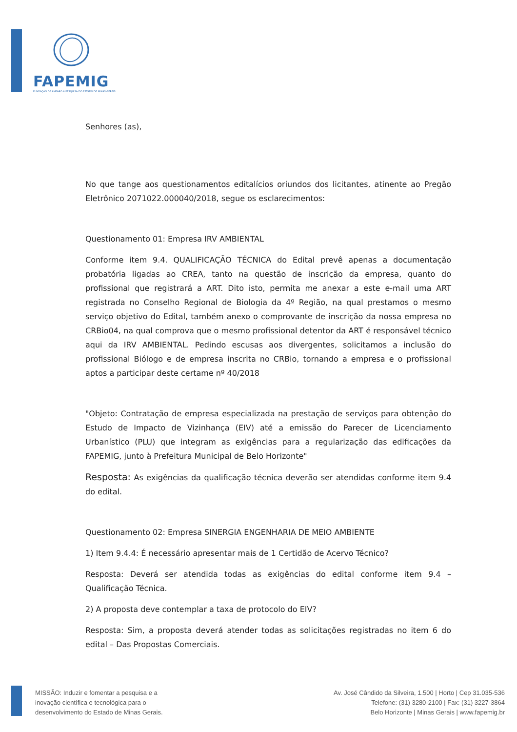FAPEMIG
FUNDAÇÃO DE AMPARO À PESQUISA DO ESTADO DE MINAS GERAIS
Senhores (as),
No que tange aos questionamentos editalícios oriundos dos licitantes, atinente ao Pregão Eletrônico 2071022.000040/2018, segue os esclarecimentos:
Questionamento 01: Empresa IRV AMBIENTAL
Conforme item 9.4. QUALIFICAÇÃO TÉCNICA do Edital prevê apenas a documentação probatória ligadas ao CREA, tanto na questão de inscrição da empresa, quanto do profissional que registrará a ART. Dito isto, permita me anexar a este e-mail uma ART registrada no Conselho Regional de Biologia da 4º Região, na qual prestamos o mesmo serviço objetivo do Edital, também anexo o comprovante de inscrição da nossa empresa no CRBio04, na qual comprova que o mesmo profissional detentor da ART é responsável técnico aqui da IRV AMBIENTAL. Pedindo escusas aos divergentes, solicitamos a inclusão do profissional Biólogo e de empresa inscrita no CRBio, tornando a empresa e o profissional aptos a participar deste certame nº 40/2018
"Objeto: Contratação de empresa especializada na prestação de serviços para obtenção do Estudo de Impacto de Vizinhança (EIV) até a emissão do Parecer de Licenciamento Urbanístico (PLU) que integram as exigências para a regularização das edificações da FAPEMIG, junto à Prefeitura Municipal de Belo Horizonte"
Resposta: As exigências da qualificação técnica deverão ser atendidas conforme item 9.4 do edital.
Questionamento 02: Empresa SINERGIA ENGENHARIA DE MEIO AMBIENTE
1) Item 9.4.4: É necessário apresentar mais de 1 Certidão de Acervo Técnico?
Resposta: Deverá ser atendida todas as exigências do edital conforme item 9.4 – Qualificação Técnica.
2) A proposta deve contemplar a taxa de protocolo do EIV?
Resposta: Sim, a proposta deverá atender todas as solicitações registradas no item 6 do edital – Das Propostas Comerciais.
MISSÃO: Induzir e fomentar a pesquisa e a
inovação científica e tecnológica para o
desenvolvimento do Estado de Minas Gerais.
Av. José Cândido da Silveira, 1.500 | Horto | Cep 31.035-536
Telefone: (31) 3280-2100 | Fax: (31) 3227-3864
Belo Horizonte | Minas Gerais | www.fapemig.br